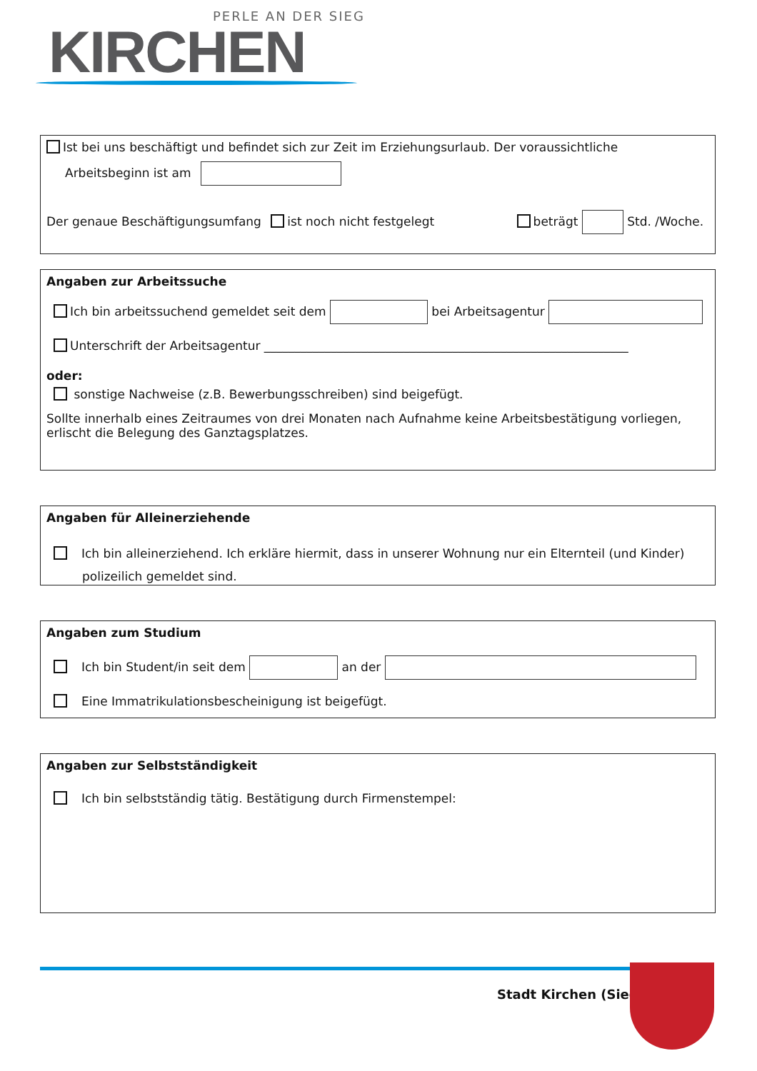PERLE AN DER SIEG
KIRCHEN
Ist bei uns beschäftigt und befindet sich zur Zeit im Erziehungsurlaub. Der voraussichtliche
Arbeitsbeginn ist am
Der genaue Beschäftigungsumfang ist noch nicht festgelegt beträgt Std. /Woche.
Angaben zur Arbeitssuche
Ich bin arbeitssuchend gemeldet seit dem bei Arbeitsagentur
Unterschrift der Arbeitsagentur ____________________________________________________________
oder:
sonstige Nachweise (z.B. Bewerbungsschreiben) sind beigefügt.
Sollte innerhalb eines Zeitraumes von drei Monaten nach Aufnahme keine Arbeitsbestätigung vorliegen, erlischt die Belegung des Ganztagsplatzes.
Angaben für Alleinerziehende
Ich bin alleinerziehend. Ich erkläre hiermit, dass in unserer Wohnung nur ein Elternteil (und Kinder) polizeilich gemeldet sind.
Angaben zum Studium
Ich bin Student/in seit dem an der
Eine Immatrikulationsbescheinigung ist beigefügt.
Angaben zur Selbstständigkeit
Ich bin selbstständig tätig. Bestätigung durch Firmenstempel:
Stadt Kirchen (Sieg)